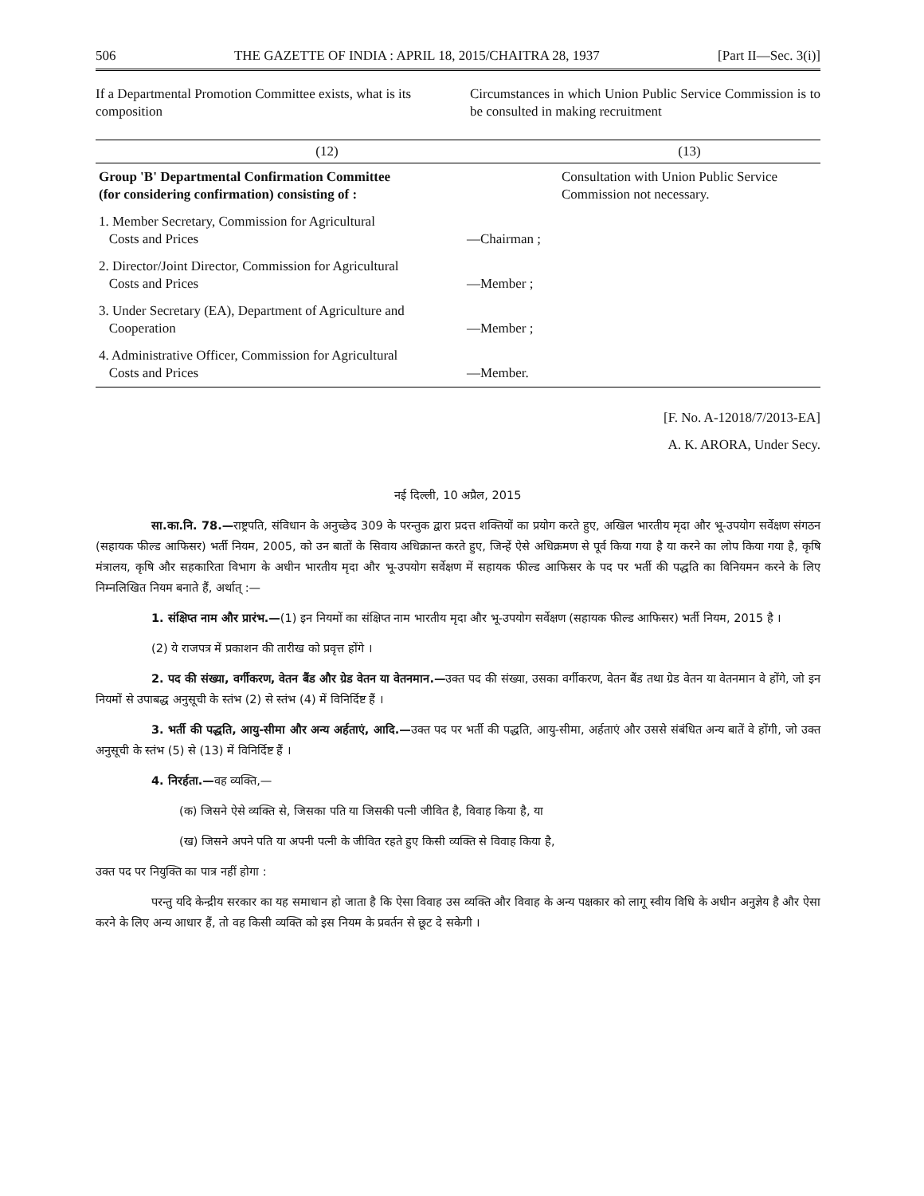506 THE GAZETTE OF INDIA : APRIL 18, 2015/CHAITRA 28, 1937 [Part II—Sec. 3(i)]
If a Departmental Promotion Committee exists, what is its composition
Circumstances in which Union Public Service Commission is to be consulted in making recruitment
| (12) | | (13) |
| --- | --- | --- |
| Group 'B' Departmental Confirmation Committee (for considering confirmation) consisting of : | | Consultation with Union Public Service Commission not necessary. |
| 1. Member Secretary, Commission for Agricultural Costs and Prices | —Chairman ; | |
| 2. Director/Joint Director, Commission for Agricultural Costs and Prices | —Member ; | |
| 3. Under Secretary (EA), Department of Agriculture and Cooperation | —Member ; | |
| 4. Administrative Officer, Commission for Agricultural Costs and Prices | —Member. | |
[F. No. A-12018/7/2013-EA]
A. K. ARORA, Under Secy.
नई दिल्ली, 10 अप्रैल, 2015
सा.का.नि. 78.—राष्ट्रपति, संविधान के अनुच्छेद 309 के परन्तुक द्वारा प्रदत्त शक्तियों का प्रयोग करते हुए, अखिल भारतीय मृदा और भू-उपयोग सर्वेक्षण संगठन (सहायक फील्ड आफिसर) भर्ती नियम, 2005, को उन बातों के सिवाय अधिक्रान्त करते हुए, जिन्हें ऐसे अधिक्रमण से पूर्व किया गया है या करने का लोप किया गया है, कृषि मंत्रालय, कृषि और सहकारिता विभाग के अधीन भारतीय मृदा और भू-उपयोग सर्वेक्षण में सहायक फील्ड आफिसर के पद पर भर्ती की पद्धति का विनियमन करने के लिए निम्नलिखित नियम बनाते हैं, अर्थात् :—
1. संक्षिप्त नाम और प्रारंभ.—(1) इन नियमों का संक्षिप्त नाम भारतीय मृदा और भू-उपयोग सर्वेक्षण (सहायक फील्ड आफिसर) भर्ती नियम, 2015 है ।
(2) ये राजपत्र में प्रकाशन की तारीख को प्रवृत्त होंगे ।
2. पद की संख्या, वर्गीकरण, वेतन बैंड और ग्रेड वेतन या वेतनमान.—उक्त पद की संख्या, उसका वर्गीकरण, वेतन बैंड तथा ग्रेड वेतन या वेतनमान वे होंगे, जो इन नियमों से उपाबद्ध अनुसूची के स्तंभ (2) से स्तंभ (4) में विनिर्दिष्ट हैं ।
3. भर्ती की पद्धति, आयु-सीमा और अन्य अर्हताएं, आदि.—उक्त पद पर भर्ती की पद्धति, आयु-सीमा, अर्हताएं और उससे संबंधित अन्य बातें वे होंगी, जो उक्त अनुसूची के स्तंभ (5) से (13) में विनिर्दिष्ट हैं ।
4. निरर्हता.—वह व्यक्ति,—
(क) जिसने ऐसे व्यक्ति से, जिसका पति या जिसकी पत्नी जीवित है, विवाह किया है, या
(ख) जिसने अपने पति या अपनी पत्नी के जीवित रहते हुए किसी व्यक्ति से विवाह किया है,
उक्त पद पर नियुक्ति का पात्र नहीं होगा :
परन्तु यदि केन्द्रीय सरकार का यह समाधान हो जाता है कि ऐसा विवाह उस व्यक्ति और विवाह के अन्य पक्षकार को लागू स्वीय विधि के अधीन अनुज्ञेय है और ऐसा करने के लिए अन्य आधार हैं, तो वह किसी व्यक्ति को इस नियम के प्रवर्तन से छूट दे सकेगी ।